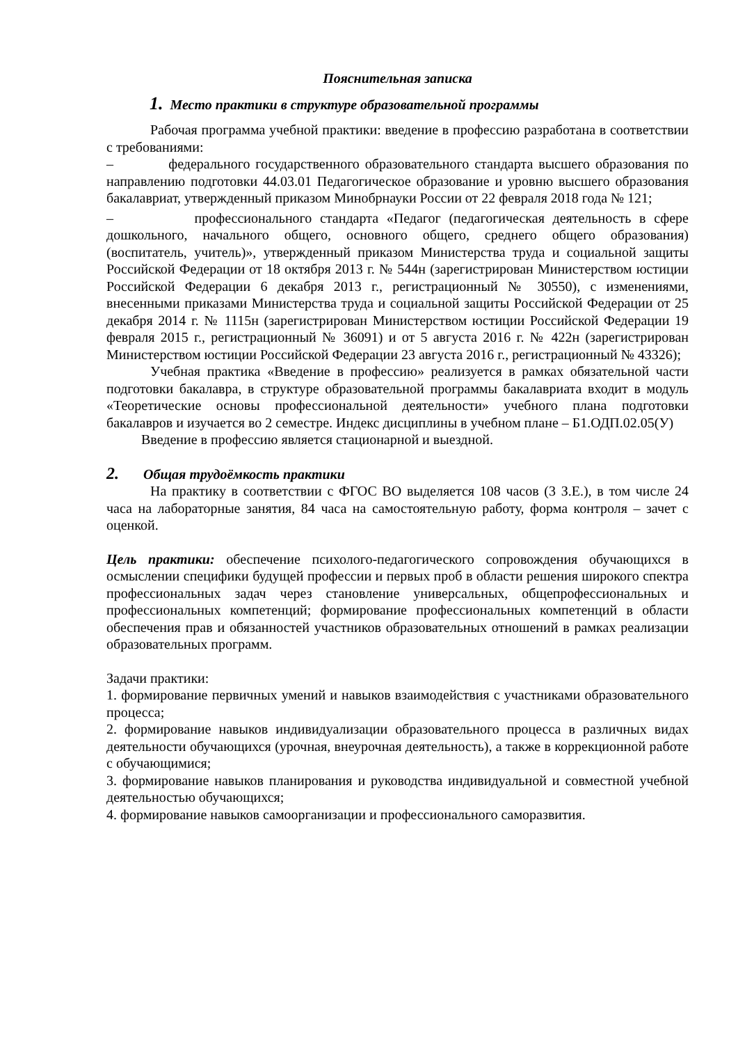Пояснительная записка
1. Место практики в структуре образовательной программы
Рабочая программа учебной практики: введение в профессию разработана в соответствии с требованиями:
– федерального государственного образовательного стандарта высшего образования по направлению подготовки 44.03.01 Педагогическое образование и уровню высшего образования бакалавриат, утвержденный приказом Минобрнауки России от 22 февраля 2018 года № 121;
– профессионального стандарта «Педагог (педагогическая деятельность в сфере дошкольного, начального общего, основного общего, среднего общего образования) (воспитатель, учитель)», утвержденный приказом Министерства труда и социальной защиты Российской Федерации от 18 октября 2013 г. № 544н (зарегистрирован Министерством юстиции Российской Федерации 6 декабря 2013 г., регистрационный № 30550), с изменениями, внесенными приказами Министерства труда и социальной защиты Российской Федерации от 25 декабря 2014 г. № 1115н (зарегистрирован Министерством юстиции Российской Федерации 19 февраля 2015 г., регистрационный № 36091) и от 5 августа 2016 г. № 422н (зарегистрирован Министерством юстиции Российской Федерации 23 августа 2016 г., регистрационный № 43326);
Учебная практика «Введение в профессию» реализуется в рамках обязательной части подготовки бакалавра, в структуре образовательной программы бакалавриата входит в модуль «Теоретические основы профессиональной деятельности» учебного плана подготовки бакалавров и изучается во 2 семестре. Индекс дисциплины в учебном плане – Б1.ОДП.02.05(У)
Введение в профессию является стационарной и выездной.
2. Общая трудоёмкость практики
На практику в соответствии с ФГОС ВО выделяется 108 часов (3 З.Е.), в том числе 24 часа на лабораторные занятия, 84 часа на самостоятельную работу, форма контроля – зачет с оценкой.
Цель практики: обеспечение психолого-педагогического сопровождения обучающихся в осмыслении специфики будущей профессии и первых проб в области решения широкого спектра профессиональных задач через становление универсальных, общепрофессиональных и профессиональных компетенций; формирование профессиональных компетенций в области обеспечения прав и обязанностей участников образовательных отношений в рамках реализации образовательных программ.
Задачи практики:
1. формирование первичных умений и навыков взаимодействия с участниками образовательного процесса;
2. формирование навыков индивидуализации образовательного процесса в различных видах деятельности обучающихся (урочная, внеурочная деятельность), а также в коррекционной работе с обучающимися;
3. формирование навыков планирования и руководства индивидуальной и совместной учебной деятельностью обучающихся;
4. формирование навыков самоорганизации и профессионального саморазвития.